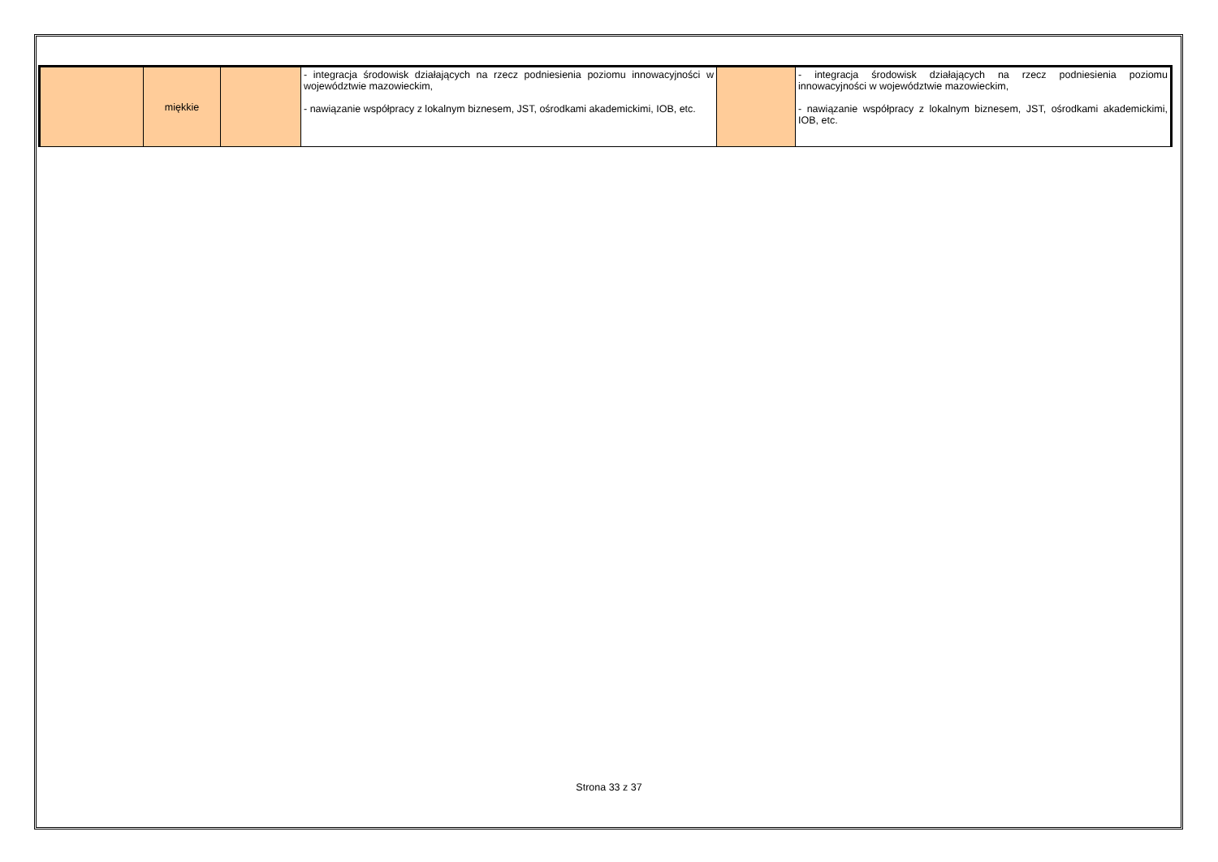| | miękkie | | - integracja środowisk działających na rzecz podniesienia poziomu innowacyjności w województwie mazowieckim, - nawiązanie współpracy z lokalnym biznesem, JST, ośrodkami akademickimi, IOB, etc. | | - integracja środowisk działających na rzecz podniesienia poziomu innowacyjności w województwie mazowieckim, - nawiązanie współpracy z lokalnym biznesem, JST, ośrodkami akademickimi, IOB, etc. |
Strona 33 z 37